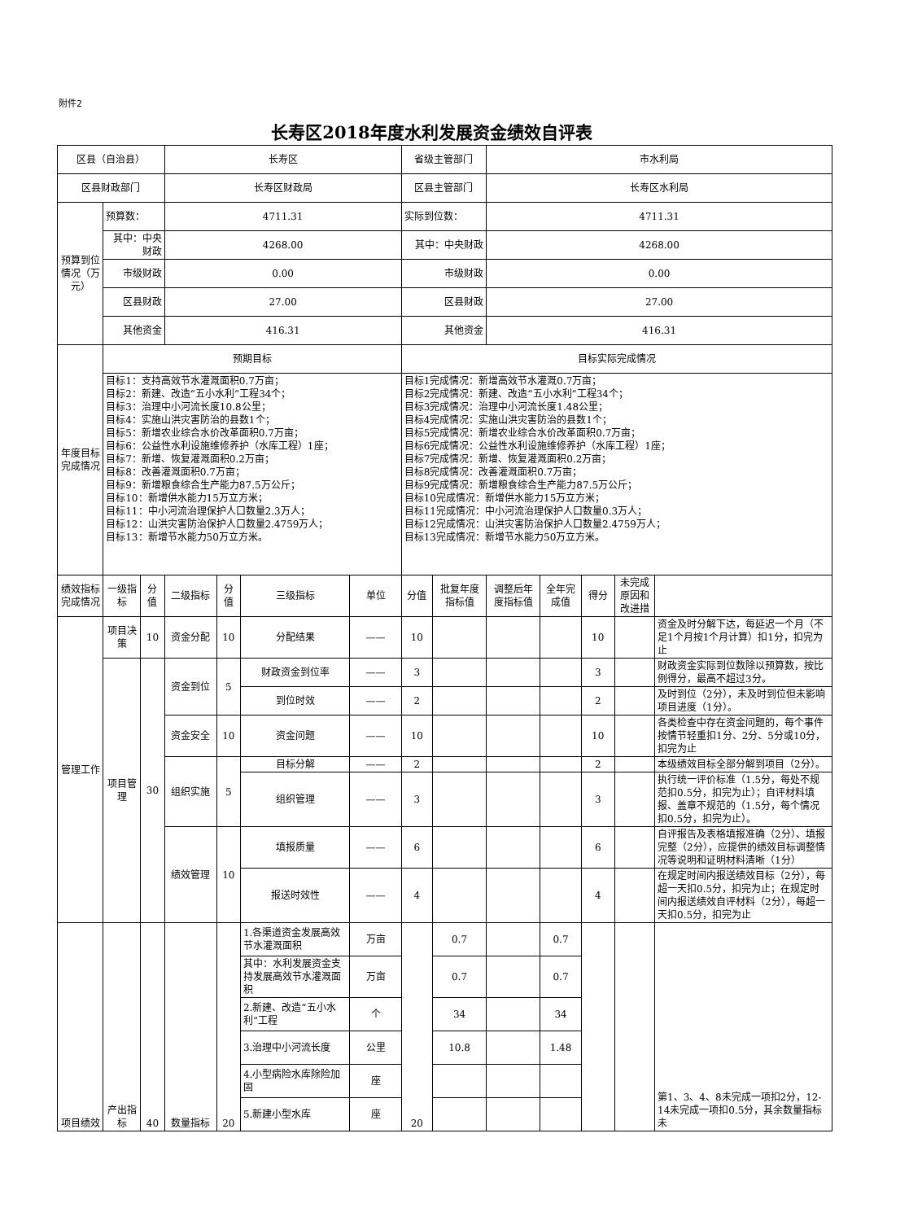附件2
长寿区2018年度水利发展资金绩效自评表
| 区县（自治县） | | | 长寿区 | | | | 省级主管部门 | | 市水利局 | | | | |
| 区县财政部门 | | | 长寿区财政局 | | | | 区县主管部门 | | 长寿区水利局 | | | | |
| 预算到位情况（万元） | 预算数： | | 4711.31 | | | | 实际到位数： | | 4711.31 | | | | |
| | 其中：中央财政 | | 4268.00 | | | | 其中：中央财政 | | 4268.00 | | | | |
| | 市级财政 | | 0.00 | | | | 市级财政 | | 0.00 | | | | |
| | 区县财政 | | 27.00 | | | | 区县财政 | | 27.00 | | | | |
| | 其他资金 | | 416.31 | | | | 其他资金 | | 416.31 | | | | |
| 年度目标完成情况 | 预期目标 | | | | | | 目标实际完成情况 | | | | | | |
| | 目标1：支持高效节水灌溉面积0.7万亩； 目标2：新建、改造“五小水利”工程34个； 目标3：治理中小河流长度10.8公里； 目标4：实施山洪灾害防治的县数1个； 目标5：新增农业综合水价改革面积0.7万亩； 目标6：公益性水利设施维修养护（水库工程）1座； 目标7：新增、恢复灌溉面积0.2万亩； 目标8：改善灌溉面积0.7万亩； 目标9：新增粮食综合生产能力87.5万公斤； 目标10：新增供水能力15万立方米； 目标11：中小河流治理保护人口数量2.3万人； 目标12：山洪灾害防治保护人口数量2.4759万人； 目标13：新增节水能力50万立方米。 | | | | | | 目标1完成情况：新增高效节水灌溉0.7万亩； 目标2完成情况：新建、改造“五小水利”工程34个； 目标3完成情况：治理中小河流长度1.48公里； 目标4完成情况：实施山洪灾害防治的县数1个； 目标5完成情况：新增农业综合水价改革面积0.7万亩； 目标6完成情况：公益性水利设施维修养护（水库工程）1座； 目标7完成情况：新增、恢复灌溉面积0.2万亩； 目标8完成情况：改善灌溉面积0.7万亩； 目标9完成情况：新增粮食综合生产能力87.5万公斤； 目标10完成情况：新增供水能力15万立方米； 目标11完成情况：中小河流治理保护人口数量0.3万人； 目标12完成情况：山洪灾害防治保护人口数量2.4759万人； 目标13完成情况：新增节水能力50万立方米。 | | | | | | |
| 绩效指标完成情况 | 一级指标 | 分值 | 二级指标 | 分值 | 三级指标 | 单位 | 分值 | 批复年度指标值 | 调整后年度指标值 | 全年完成值 | 得分 | 未完成原因和改进措 | |
| 管理工作 | 项目决策 | 10 | 资金分配 | 10 | 分配结果 | —— | 10 | | | | 10 | | 资金及时分解下达，每延迟一个月（不足1个月按1个月计算）扣1分，扣完为止 |
| | 项目管理 | 30 | 资金到位 | 5 | 财政资金到位率 | —— | 3 | | | | 3 | | 财政资金实际到位数除以预算数，按比例得分，最高不超过3分。 |
| | | | | | 到位时效 | —— | 2 | | | | 2 | | 及时到位（2分），未及时到位但未影响项目进度（1分）。 |
| | | | 资金安全 | 10 | 资金问题 | —— | 10 | | | | 10 | | 各类检查中存在资金问题的，每个事件按情节轻重扣1分、2分、5分或10分，扣完为止 |
| | | | 组织实施 | 5 | 目标分解 | —— | 2 | | | | 2 | | 本级绩效目标全部分解到项目（2分）。 |
| | | | | | 组织管理 | —— | 3 | | | | 3 | | 执行统一评价标准（1.5分，每处不规范扣0.5分，扣完为止）；自评材料填报、盖章不规范的（1.5分，每个情况扣0.5分，扣完为止）。 |
| | | | 绩效管理 | 10 | 填报质量 | —— | 6 | | | | 6 | | 自评报告及表格填报准确（2分）、填报完整（2分），应提供的绩效目标调整情况等说明和证明材料清晰（1分） |
| | | | | | 报送时效性 | —— | 4 | | | | 4 | | 在规定时间内报送绩效目标（2分），每超一天扣0.5分，扣完为止；在规定时间内报送绩效自评材料（2分），每超一天扣0.5分，扣完为止 |
| 项目绩效 | 产出指标 | 40 | 数量指标 | 20 | 1.各渠道资金发展高效节水灌溉面积 | 万亩 | 20 | 0.7 | | 0.7 | | | 第1、3、4、8未完成一项扣2分，12-14未完成一项扣0.5分，其余数量指标未 |
| | | | | | 其中：水利发展资金支持发展高效节水灌溉面积 | 万亩 | | 0.7 | | 0.7 | | | |
| | | | | | 2.新建、改造“五小水利”工程 | 个 | | 34 | | 34 | | | |
| | | | | | 3.治理中小河流长度 | 公里 | | 10.8 | | 1.48 | | | |
| | | | | | 4.小型病险水库除险加固 | 座 | | | | | | | |
| | | | | | 5.新建小型水库 | 座 | | | | | | | |